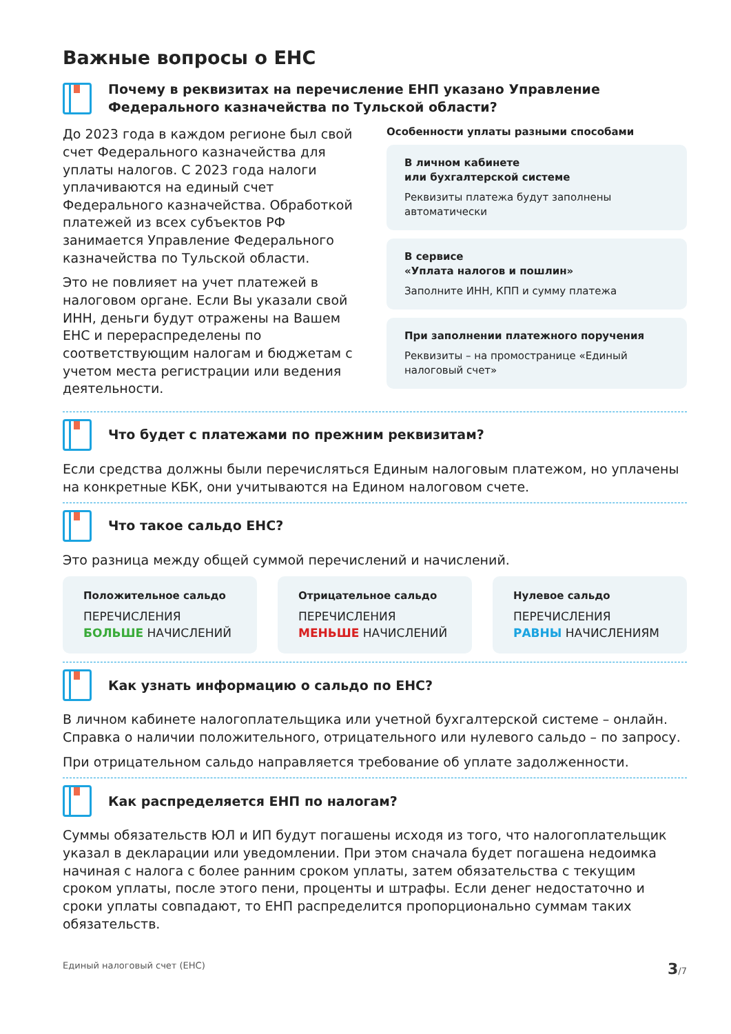Важные вопросы о ЕНС
Почему в реквизитах на перечисление ЕНП указано Управление Федерального казначейства по Тульской области?
До 2023 года в каждом регионе был свой счет Федерального казначейства для уплаты налогов. С 2023 года налоги уплачиваются на единый счет Федерального казначейства. Обработкой платежей из всех субъектов РФ занимается Управление Федерального казначейства по Тульской области.
Это не повлияет на учет платежей в налоговом органе. Если Вы указали свой ИНН, деньги будут отражены на Вашем ЕНС и перераспределены по соответствующим налогам и бюджетам с учетом места регистрации или ведения деятельности.
Особенности уплаты разными способами
В личном кабинете
или бухгалтерской системе
Реквизиты платежа будут заполнены автоматически
В сервисе
«Уплата налогов и пошлин»
Заполните ИНН, КПП и сумму платежа
При заполнении платежного поручения
Реквизиты – на промостранице «Единый налоговый счет»
Что будет с платежами по прежним реквизитам?
Если средства должны были перечисляться Единым налоговым платежом, но уплачены на конкретные КБК, они учитываются на Едином налоговом счете.
Что такое сальдо ЕНС?
Это разница между общей суммой перечислений и начислений.
Положительное сальдо
ПЕРЕЧИСЛЕНИЯ
БОЛЬШЕ НАЧИСЛЕНИЙ
Отрицательное сальдо
ПЕРЕЧИСЛЕНИЯ
МЕНЬШЕ НАЧИСЛЕНИЙ
Нулевое сальдо
ПЕРЕЧИСЛЕНИЯ
РАВНЫ НАЧИСЛЕНИЯМ
Как узнать информацию о сальдо по ЕНС?
В личном кабинете налогоплательщика или учетной бухгалтерской системе – онлайн. Справка о наличии положительного, отрицательного или нулевого сальдо – по запросу.
При отрицательном сальдо направляется требование об уплате задолженности.
Как распределяется ЕНП по налогам?
Суммы обязательств ЮЛ и ИП будут погашены исходя из того, что налогоплательщик указал в декларации или уведомлении. При этом сначала будет погашена недоимка начиная с налога с более ранним сроком уплаты, затем обязательства с текущим сроком уплаты, после этого пени, проценты и штрафы. Если денег недостаточно и сроки уплаты совпадают, то ЕНП распределится пропорционально суммам таких обязательств.
Единый налоговый счет (ЕНС) 3/7